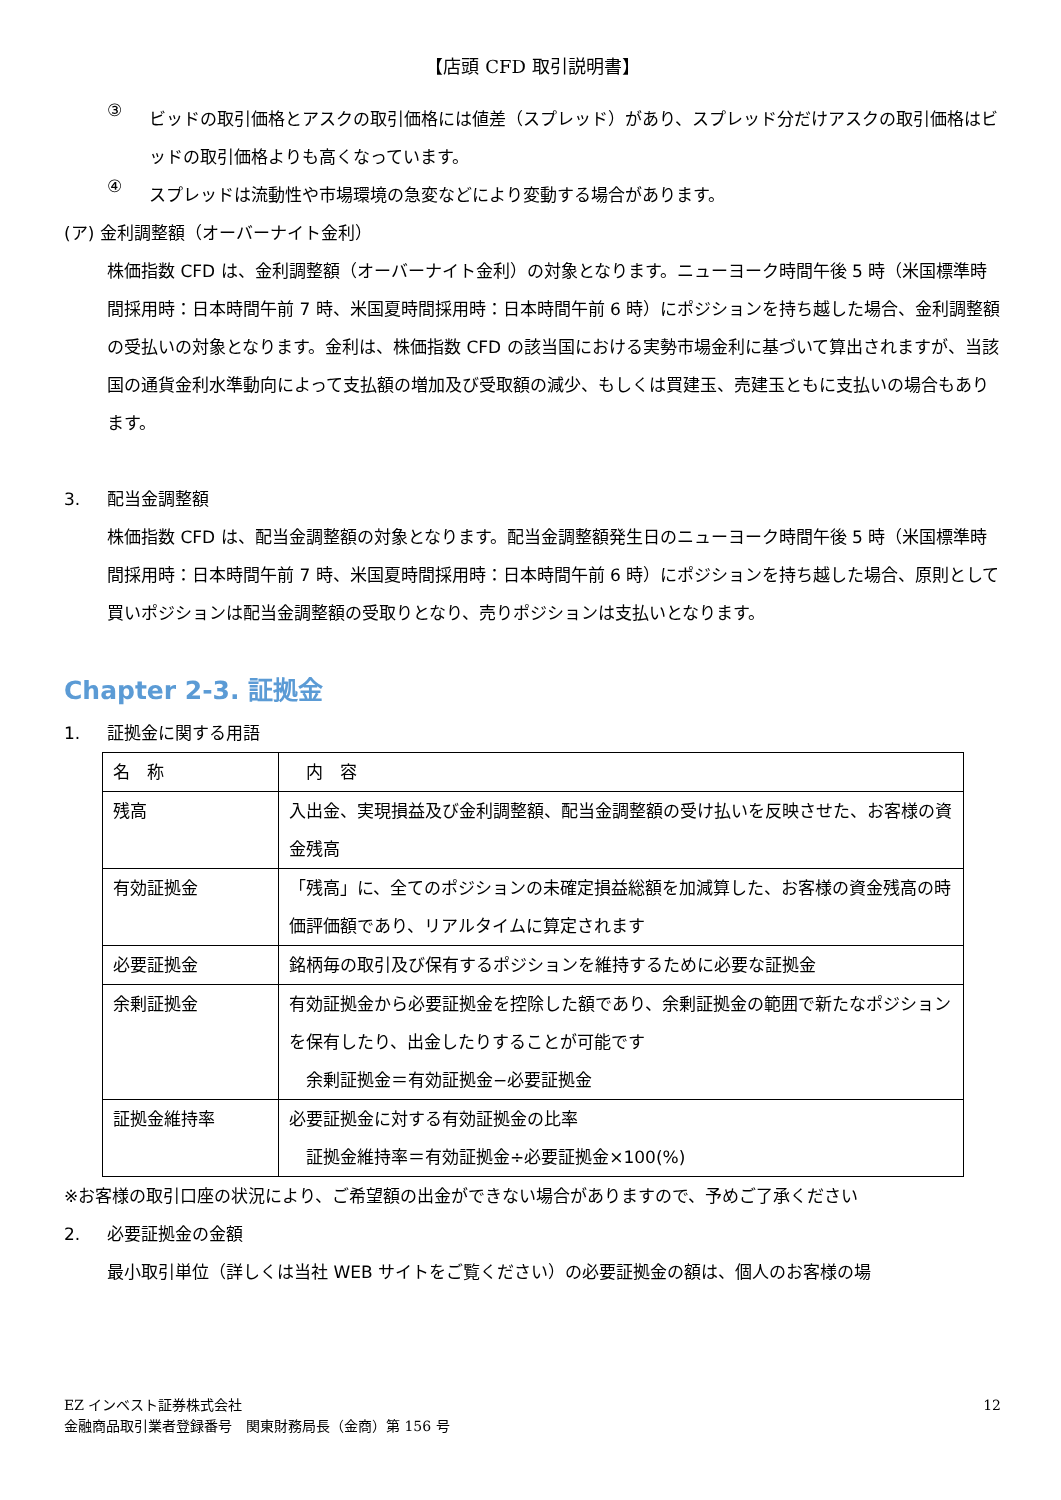【店頭 CFD 取引説明書】
③
ビッドの取引価格とアスクの取引価格には値差（スプレッド）があり、スプレッド分だけアスクの取引価格はビッドの取引価格よりも高くなっています。
④
スプレッドは流動性や市場環境の急変などにより変動する場合があります。
(ア) 金利調整額（オーバーナイト金利）
株価指数 CFD は、金利調整額（オーバーナイト金利）の対象となります。ニューヨーク時間午後 5 時（米国標準時間採用時：日本時間午前 7 時、米国夏時間採用時：日本時間午前 6 時）にポジションを持ち越した場合、金利調整額の受払いの対象となります。金利は、株価指数 CFD の該当国における実勢市場金利に基づいて算出されますが、当該国の通貨金利水準動向によって支払額の増加及び受取額の減少、もしくは買建玉、売建玉ともに支払いの場合もあります。
3. 配当金調整額
株価指数 CFD は、配当金調整額の対象となります。配当金調整額発生日のニューヨーク時間午後 5 時（米国標準時間採用時：日本時間午前 7 時、米国夏時間採用時：日本時間午前 6 時）にポジションを持ち越した場合、原則として買いポジションは配当金調整額の受取りとなり、売りポジションは支払いとなります。
Chapter 2-3. 証拠金
1. 証拠金に関する用語
| 名 称 | 内 容 |
| 残高 | 入出金、実現損益及び金利調整額、配当金調整額の受け払いを反映させた、お客様の資金残高 |
| 有効証拠金 | 「残高」に、全てのポジションの未確定損益総額を加減算した、お客様の資金残高の時価評価額であり、リアルタイムに算定されます |
| 必要証拠金 | 銘柄毎の取引及び保有するポジションを維持するために必要な証拠金 |
| 余剰証拠金 | 有効証拠金から必要証拠金を控除した額であり、余剰証拠金の範囲で新たなポジションを保有したり、出金したりすることが可能です 余剰証拠金＝有効証拠金−必要証拠金 |
| 証拠金維持率 | 必要証拠金に対する有効証拠金の比率 証拠金維持率＝有効証拠金÷必要証拠金×100(%) |
※お客様の取引口座の状況により、ご希望額の出金ができない場合がありますので、予めご了承ください
2. 必要証拠金の金額
最小取引単位（詳しくは当社 WEB サイトをご覧ください）の必要証拠金の額は、個人のお客様の場
EZ インベスト証券株式会社
金融商品取引業者登録番号　関東財務局長（金商）第 156 号
12